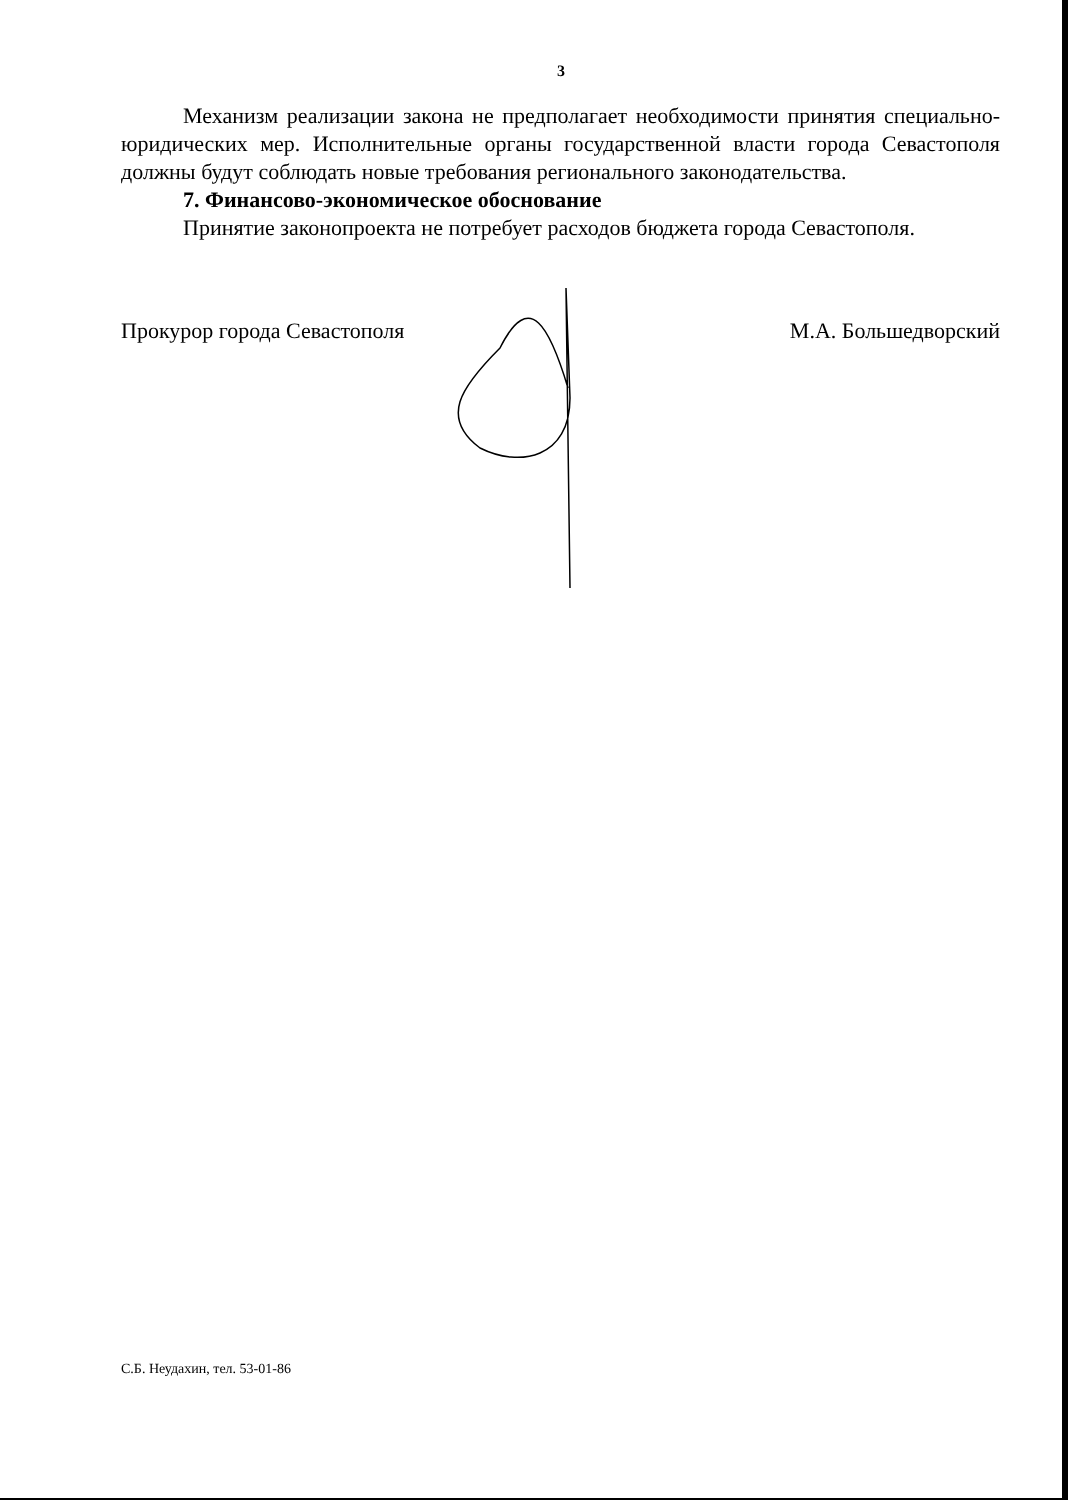3
Механизм реализации закона не предполагает необходимости принятия специально-юридических мер. Исполнительные органы государственной власти города Севастополя должны будут соблюдать новые требования регионального законодательства.
7. Финансово-экономическое обоснование
Принятие законопроекта не потребует расходов бюджета города Севастополя.
Прокурор города Севастополя М.А. Большедворский
С.Б. Неудахин, тел. 53-01-86